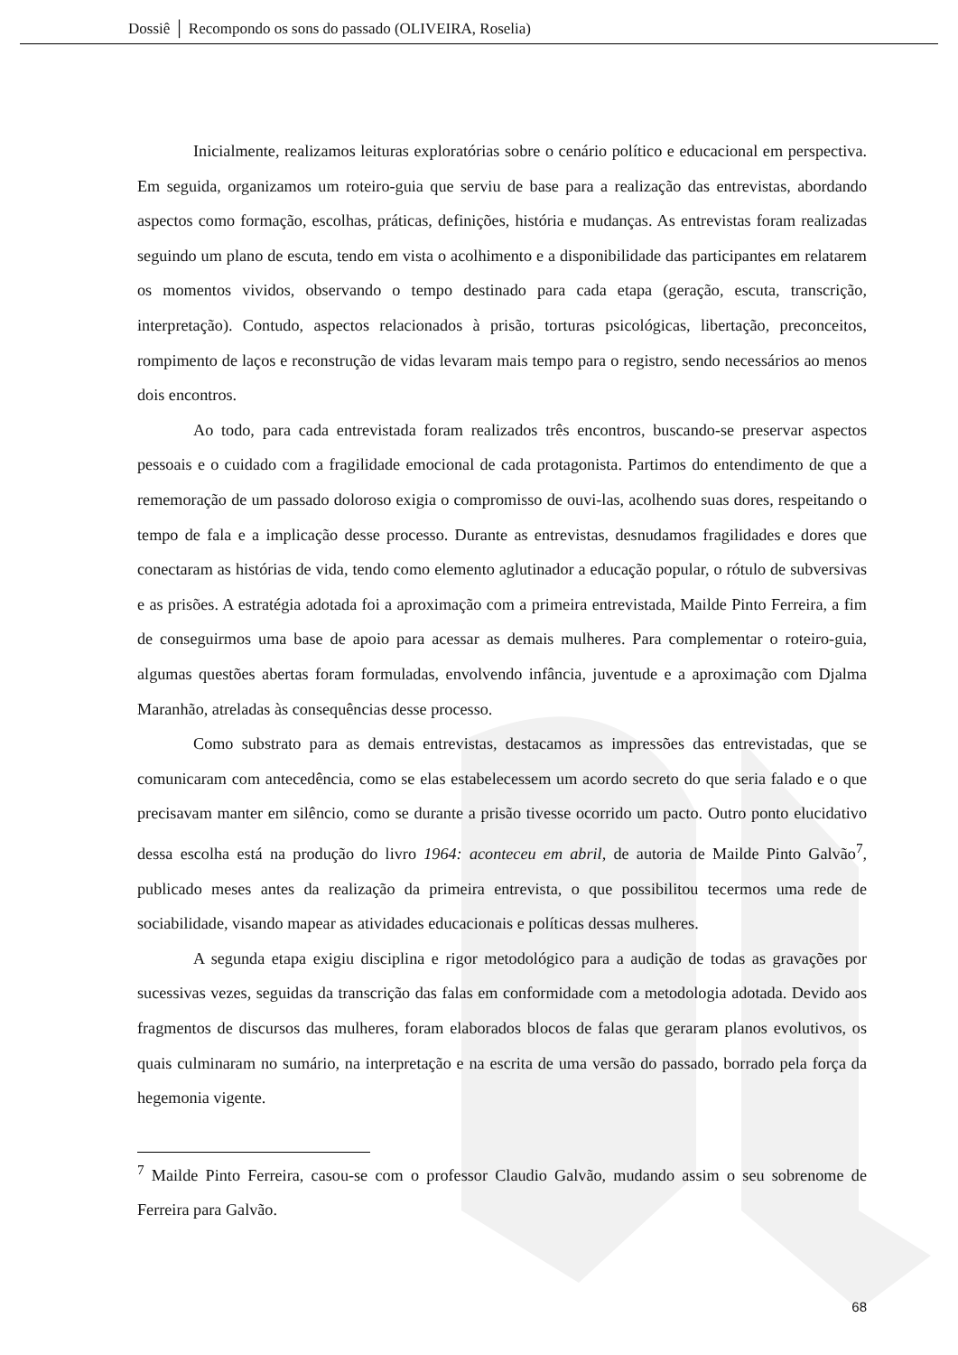Dossiê │ Recompondo os sons do passado (OLIVEIRA, Roselia)
Inicialmente, realizamos leituras exploratórias sobre o cenário político e educacional em perspectiva. Em seguida, organizamos um roteiro-guia que serviu de base para a realização das entrevistas, abordando aspectos como formação, escolhas, práticas, definições, história e mudanças. As entrevistas foram realizadas seguindo um plano de escuta, tendo em vista o acolhimento e a disponibilidade das participantes em relatarem os momentos vividos, observando o tempo destinado para cada etapa (geração, escuta, transcrição, interpretação). Contudo, aspectos relacionados à prisão, torturas psicológicas, libertação, preconceitos, rompimento de laços e reconstrução de vidas levaram mais tempo para o registro, sendo necessários ao menos dois encontros.
Ao todo, para cada entrevistada foram realizados três encontros, buscando-se preservar aspectos pessoais e o cuidado com a fragilidade emocional de cada protagonista. Partimos do entendimento de que a rememoração de um passado doloroso exigia o compromisso de ouvi-las, acolhendo suas dores, respeitando o tempo de fala e a implicação desse processo. Durante as entrevistas, desnudamos fragilidades e dores que conectaram as histórias de vida, tendo como elemento aglutinador a educação popular, o rótulo de subversivas e as prisões. A estratégia adotada foi a aproximação com a primeira entrevistada, Mailde Pinto Ferreira, a fim de conseguirmos uma base de apoio para acessar as demais mulheres. Para complementar o roteiro-guia, algumas questões abertas foram formuladas, envolvendo infância, juventude e a aproximação com Djalma Maranhão, atreladas às consequências desse processo.
Como substrato para as demais entrevistas, destacamos as impressões das entrevistadas, que se comunicaram com antecedência, como se elas estabelecessem um acordo secreto do que seria falado e o que precisavam manter em silêncio, como se durante a prisão tivesse ocorrido um pacto. Outro ponto elucidativo dessa escolha está na produção do livro 1964: aconteceu em abril, de autoria de Mailde Pinto Galvão<sup>7</sup>, publicado meses antes da realização da primeira entrevista, o que possibilitou tecermos uma rede de sociabilidade, visando mapear as atividades educacionais e políticas dessas mulheres.
A segunda etapa exigiu disciplina e rigor metodológico para a audição de todas as gravações por sucessivas vezes, seguidas da transcrição das falas em conformidade com a metodologia adotada. Devido aos fragmentos de discursos das mulheres, foram elaborados blocos de falas que geraram planos evolutivos, os quais culminaram no sumário, na interpretação e na escrita de uma versão do passado, borrado pela força da hegemonia vigente.
<sup>7</sup> Mailde Pinto Ferreira, casou-se com o professor Claudio Galvão, mudando assim o seu sobrenome de Ferreira para Galvão.
68